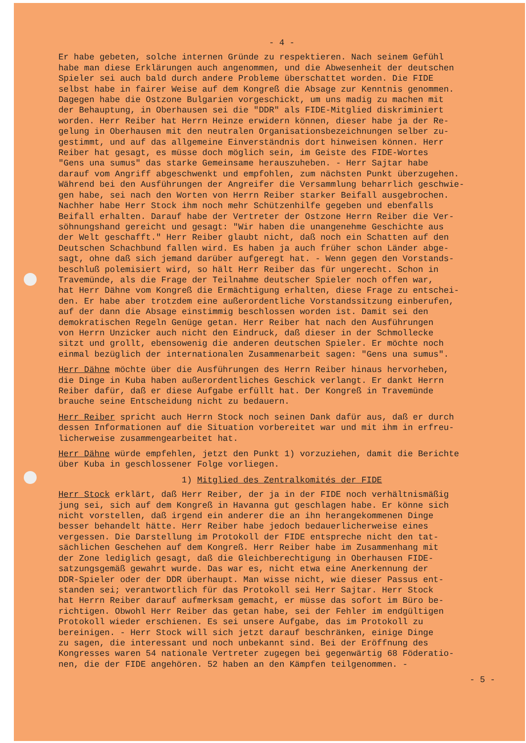- 4 -
Er habe gebeten, solche internen Gründe zu respektieren. Nach seinem Gefühl habe man diese Erklärungen auch angenommen, und die Abwesenheit der deutschen Spieler sei auch bald durch andere Probleme überschattet worden. Die FIDE selbst habe in fairer Weise auf dem Kongreß die Absage zur Kenntnis genommen. Dagegen habe die Ostzone Bulgarien vorgeschickt, um uns madig zu machen mit der Behauptung, in Oberhausen sei die "DDR" als FIDE-Mitglied diskriminiert worden. Herr Reiber hat Herrn Heinze erwidern können, dieser habe ja der Re- gelung in Oberhausen mit den neutralen Organisationsbezeichnungen selber zu- gestimmt, und auf das allgemeine Einverständnis dort hinweisen können. Herr Reiber hat gesagt, es müsse doch möglich sein, im Geiste des FIDE-Wortes "Gens una sumus" das starke Gemeinsame herauszuheben. - Herr Sajtar habe darauf vom Angriff abgeschwenkt und empfohlen, zum nächsten Punkt überzugehen. Während bei den Ausführungen der Angreifer die Versammlung beharrlich geschwie- gen habe, sei nach den Worten von Herrn Reiber starker Beifall ausgebrochen. Nachher habe Herr Stock ihm noch mehr Schützenhilfe gegeben und ebenfalls Beifall erhalten. Darauf habe der Vertreter der Ostzone Herrn Reiber die Ver- söhnungshand gereicht und gesagt: "Wir haben die unangenehme Geschichte aus der Welt geschafft." Herr Reiber glaubt nicht, daß noch ein Schatten auf den Deutschen Schachbund fallen wird. Es haben ja auch früher schon Länder abge- sagt, ohne daß sich jemand darüber aufgeregt hat. - Wenn gegen den Vorstands- beschluß polemisiert wird, so hält Herr Reiber das für ungerecht. Schon in Travemünde, als die Frage der Teilnahme deutscher Spieler noch offen war, hat Herr Dähne vom Kongreß die Ermächtigung erhalten, diese Frage zu entschei- den. Er habe aber trotzdem eine außerordentliche Vorstandssitzung einberufen, auf der dann die Absage einstimmig beschlossen worden ist. Damit sei den demokratischen Regeln Genüge getan. Herr Reiber hat nach den Ausführungen von Herrn Unzicker auch nicht den Eindruck, daß dieser in der Schmollecke sitzt und grollt, ebensowenig die anderen deutschen Spieler. Er möchte noch einmal bezüglich der internationalen Zusammenarbeit sagen: "Gens una sumus".
Herr Dähne möchte über die Ausführungen des Herrn Reiber hinaus hervorheben, die Dinge in Kuba haben außerordentliches Geschick verlangt. Er dankt Herrn Reiber dafür, daß er diese Aufgabe erfüllt hat. Der Kongreß in Travemünde brauche seine Entscheidung nicht zu bedauern.
Herr Reiber spricht auch Herrn Stock noch seinen Dank dafür aus, daß er durch dessen Informationen auf die Situation vorbereitet war und mit ihm in erfreu- licherweise zusammengearbeitet hat.
Herr Dähne würde empfehlen, jetzt den Punkt 1) vorzuziehen, damit die Berichte über Kuba in geschlossener Folge vorliegen.
1) Mitglied des Zentralkomités der FIDE
Herr Stock erklärt, daß Herr Reiber, der ja in der FIDE noch verhältnismäßig jung sei, sich auf dem Kongreß in Havanna gut geschlagen habe. Er könne sich nicht vorstellen, daß irgend ein anderer die an ihn herangekommenen Dinge besser behandelt hätte. Herr Reiber habe jedoch bedauerlicherweise eines vergessen. Die Darstellung im Protokoll der FIDE entspreche nicht den tat- sächlichen Geschehen auf dem Kongreß. Herr Reiber habe im Zusammenhang mit der Zone lediglich gesagt, daß die Gleichberechtigung in Oberhausen FIDE- satzungsgemäß gewahrt wurde. Das war es, nicht etwa eine Anerkennung der DDR-Spieler oder der DDR überhaupt. Man wisse nicht, wie dieser Passus ent- standen sei; verantwortlich für das Protokoll sei Herr Sajtar. Herr Stock hat Herrn Reiber darauf aufmerksam gemacht, er müsse das sofort im Büro be- richtigen. Obwohl Herr Reiber das getan habe, sei der Fehler im endgültigen Protokoll wieder erschienen. Es sei unsere Aufgabe, das im Protokoll zu bereinigen. - Herr Stock will sich jetzt darauf beschränken, einige Dinge zu sagen, die interessant und noch unbekannt sind. Bei der Eröffnung des Kongresses waren 54 nationale Vertreter zugegen bei gegenwärtig 68 Föderatio- nen, die der FIDE angehören. 52 haben an den Kämpfen teilgenommen. -
- 5 -